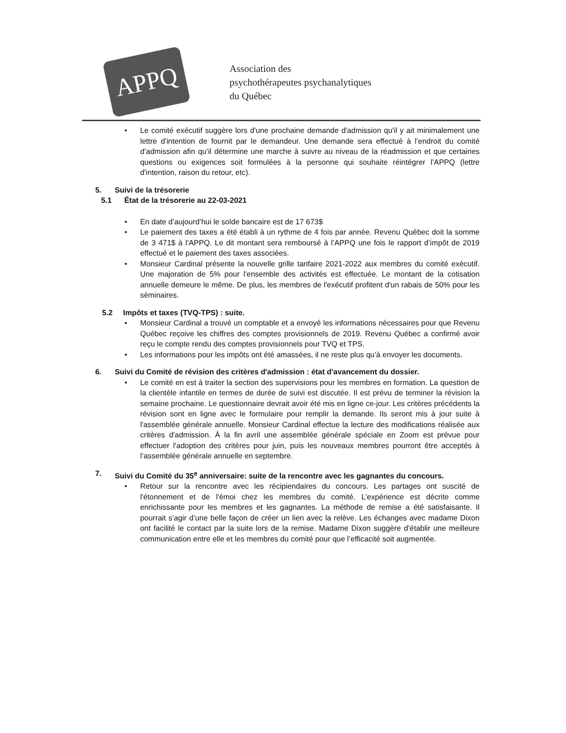APPQ
Association des
psychothérapeutes psychanalytiques
du Québec
• Le comité exécutif suggère lors d'une prochaine demande d'admission qu'il y ait minimalement une lettre d'intention de fournit par le demandeur. Une demande sera effectué à l’endroit du comité d’admission afin qu’il détermine une marche à suivre au niveau de la réadmission et que certaines questions ou exigences soit formulées à la personne qui souhaite réintégrer l’APPQ (lettre d'intention, raison du retour, etc).
5. Suivi de la trésorerie
5.1 État de la trésorerie au 22-03-2021
• En date d’aujourd’hui le solde bancaire est de 17 673$
• Le paiement des taxes a été établi à un rythme de 4 fois par année. Revenu Québec doit la somme de 3 471$ à l’APPQ. Le dit montant sera remboursé à l’APPQ une fois le rapport d’impôt de 2019 effectué et le paiement des taxes associées.
• Monsieur Cardinal présente la nouvelle grille tarifaire 2021-2022 aux membres du comité exécutif. Une majoration de 5% pour l'ensemble des activités est effectuée. Le montant de la cotisation annuelle demeure le même. De plus, les membres de l'exécutif profitent d'un rabais de 50% pour les séminaires.
5.2 Impôts et taxes (TVQ-TPS) : suite.
• Monsieur Cardinal a trouvé un comptable et a envoyé les informations nécessaires pour que Revenu Québec reçoive les chiffres des comptes provisionnels de 2019. Revenu Québec a confirmé avoir reçu le compte rendu des comptes provisionnels pour TVQ et TPS.
• Les informations pour les impôts ont été amassées, il ne reste plus qu’à envoyer les documents.
6. Suivi du Comité de révision des critères d'admission : état d'avancement du dossier.
• Le comité en est à traiter la section des supervisions pour les membres en formation. La question de la clientèle infantile en termes de durée de suivi est discutée. Il est prévu de terminer la révision la semaine prochaine. Le questionnaire devrait avoir été mis en ligne ce-jour. Les critères précédents la révision sont en ligne avec le formulaire pour remplir la demande. Ils seront mis à jour suite à l'assemblée générale annuelle. Monsieur Cardinal effectue la lecture des modifications réalisée aux critères d'admission. À la fin avril une assemblée générale spéciale en Zoom est prévue pour effectuer l'adoption des critères pour juin, puis les nouveaux membres pourront être acceptés à l’assemblée générale annuelle en septembre.
7. Suivi du Comité du 35<sup>e</sup> anniversaire: suite de la rencontre avec les gagnantes du concours.
• Retour sur la rencontre avec les récipiendaires du concours. Les partages ont suscité de l'étonnement et de l'émoi chez les membres du comité. L’expérience est décrite comme enrichissante pour les membres et les gagnantes. La méthode de remise a été satisfaisante. Il pourrait s’agir d’une belle façon de créer un lien avec la relève. Les échanges avec madame Dixon ont facilité le contact par la suite lors de la remise. Madame Dixon suggère d’établir une meilleure communication entre elle et les membres du comité pour que l’efficacité soit augmentée.